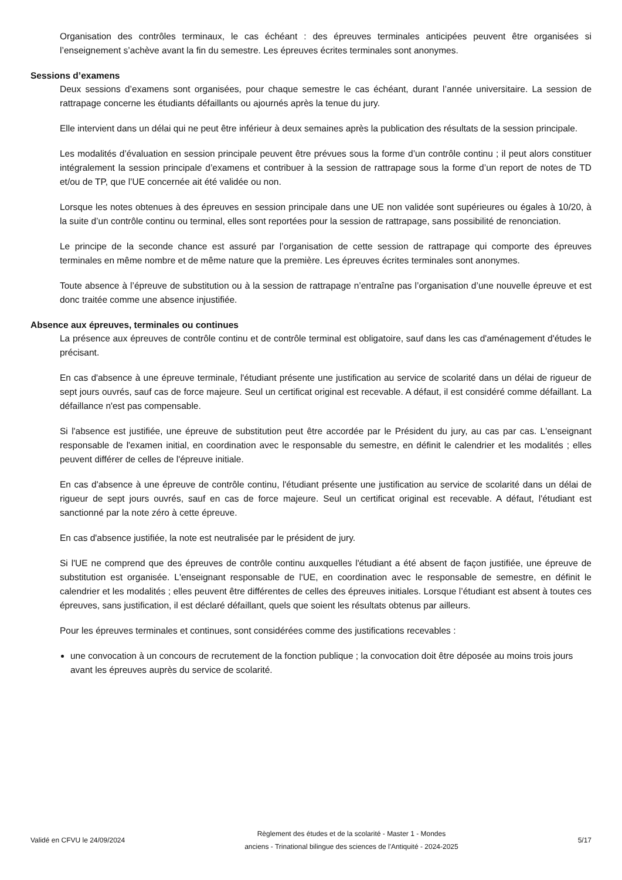Organisation des contrôles terminaux, le cas échéant : des épreuves terminales anticipées peuvent être organisées si l’enseignement s’achève avant la fin du semestre. Les épreuves écrites terminales sont anonymes.
Sessions d’examens
Deux sessions d’examens sont organisées, pour chaque semestre le cas échéant, durant l’année universitaire. La session de rattrapage concerne les étudiants défaillants ou ajournés après la tenue du jury.
Elle intervient dans un délai qui ne peut être inférieur à deux semaines après la publication des résultats de la session principale.
Les modalités d’évaluation en session principale peuvent être prévues sous la forme d’un contrôle continu ; il peut alors constituer intégralement la session principale d’examens et contribuer à la session de rattrapage sous la forme d’un report de notes de TD et/ou de TP, que l’UE concernée ait été validée ou non.
Lorsque les notes obtenues à des épreuves en session principale dans une UE non validée sont supérieures ou égales à 10/20, à la suite d’un contrôle continu ou terminal, elles sont reportées pour la session de rattrapage, sans possibilité de renonciation.
Le principe de la seconde chance est assuré par l’organisation de cette session de rattrapage qui comporte des épreuves terminales en même nombre et de même nature que la première. Les épreuves écrites terminales sont anonymes.
Toute absence à l’épreuve de substitution ou à la session de rattrapage n’entraîne pas l’organisation d’une nouvelle épreuve et est donc traitée comme une absence injustifiée.
Absence aux épreuves, terminales ou continues
La présence aux épreuves de contrôle continu et de contrôle terminal est obligatoire, sauf dans les cas d'aménagement d'études le précisant.
En cas d'absence à une épreuve terminale, l'étudiant présente une justification au service de scolarité dans un délai de rigueur de sept jours ouvrés, sauf cas de force majeure. Seul un certificat original est recevable. A défaut, il est considéré comme défaillant. La défaillance n'est pas compensable.
Si l'absence est justifiée, une épreuve de substitution peut être accordée par le Président du jury, au cas par cas. L'enseignant responsable de l'examen initial, en coordination avec le responsable du semestre, en définit le calendrier et les modalités ; elles peuvent différer de celles de l'épreuve initiale.
En cas d'absence à une épreuve de contrôle continu, l'étudiant présente une justification au service de scolarité dans un délai de rigueur de sept jours ouvrés, sauf en cas de force majeure. Seul un certificat original est recevable. A défaut, l'étudiant est sanctionné par la note zéro à cette épreuve.
En cas d'absence justifiée, la note est neutralisée par le président de jury.
Si l'UE ne comprend que des épreuves de contrôle continu auxquelles l'étudiant a été absent de façon justifiée, une épreuve de substitution est organisée. L'enseignant responsable de l'UE, en coordination avec le responsable de semestre, en définit le calendrier et les modalités ; elles peuvent être différentes de celles des épreuves initiales. Lorsque l’étudiant est absent à toutes ces épreuves, sans justification, il est déclaré défaillant, quels que soient les résultats obtenus par ailleurs.
Pour les épreuves terminales et continues, sont considérées comme des justifications recevables :
une convocation à un concours de recrutement de la fonction publique ; la convocation doit être déposée au moins trois jours avant les épreuves auprès du service de scolarité.
Validé en CFVU le 24/09/2024
Règlement des études et de la scolarité - Master 1 - Mondes
anciens - Trinational bilingue des sciences de l'Antiquité - 2024-2025
5/17